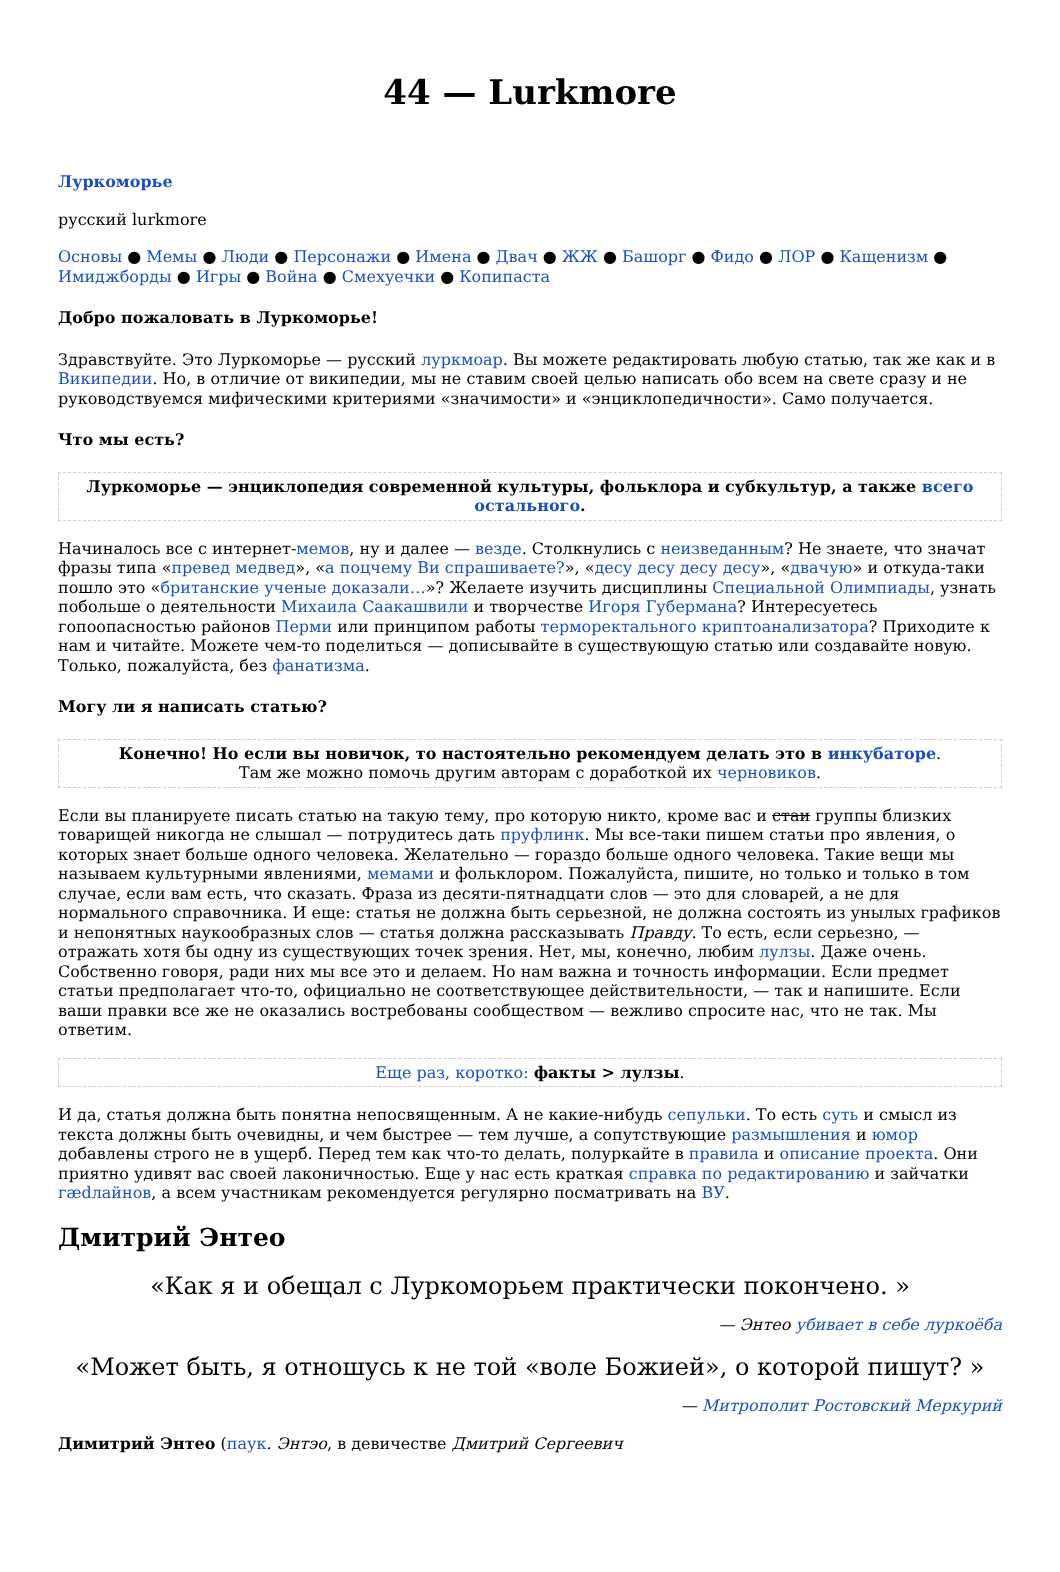44 — Lurkmore
Луркоморье
русский lurkmore
Основы ● Мемы ● Люди ● Персонажи ● Имена ● Двач ● ЖЖ ● Башорг ● Фидо ● ЛОР ● Кащенизм ● Имиджборды ● Игры ● Война ● Смехуечки ● Копипаста
Добро пожаловать в Луркоморье!
Здравствуйте. Это Луркоморье — русский луркмоар. Вы можете редактировать любую статью, так же как и в Википедии. Но, в отличие от википедии, мы не ставим своей целью написать обо всем на свете сразу и не руководствуемся мифическими критериями «значимости» и «энциклопедичности». Само получается.
Что мы есть?
Луркоморье — энциклопедия современной культуры, фольклора и субкультур, а также всего остального.
Начиналось все с интернет-мемов, ну и далее — везде. Столкнулись с неизведанным? Не знаете, что значат фразы типа «превед медвед», «а поцчему Ви спрашиваете?», «десу десу десу десу», «двачую» и откуда-таки пошло это «британские ученые доказали…»? Желаете изучить дисциплины Специальной Олимпиады, узнать побольше о деятельности Михаила Саакашвили и творчестве Игоря Губермана? Интересуетесь гопоопасностью районов Перми или принципом работы терморектального криптоанализатора? Приходите к нам и читайте. Можете чем-то поделиться — дописывайте в существующую статью или создавайте новую. Только, пожалуйста, без фанатизма.
Могу ли я написать статью?
Конечно! Но если вы новичок, то настоятельно рекомендуем делать это в инкубаторе.
Там же можно помочь другим авторам с доработкой их черновиков.
Если вы планируете писать статью на такую тему, про которую никто, кроме вас и стаи группы близких товарищей никогда не слышал — потрудитесь дать пруфлинк. Мы все-таки пишем статьи про явления, о которых знает больше одного человека. Желательно — гораздо больше одного человека. Такие вещи мы называем культурными явлениями, мемами и фольклором. Пожалуйста, пишите, но только и только в том случае, если вам есть, что сказать. Фраза из десяти-пятнадцати слов — это для словарей, а не для нормального справочника. И еще: статья не должна быть серьезной, не должна состоять из унылых графиков и непонятных наукообразных слов — статья должна рассказывать Правду. То есть, если серьезно, — отражать хотя бы одну из существующих точек зрения. Нет, мы, конечно, любим лулзы. Даже очень. Собственно говоря, ради них мы все это и делаем. Но нам важна и точность информации. Если предмет статьи предполагает что-то, официально не соответствующее действительности, — так и напишите. Если ваши правки все же не оказались востребованы сообществом — вежливо спросите нас, что не так. Мы ответим.
Еще раз, коротко: факты > лулзы.
И да, статья должна быть понятна непосвященным. А не какие-нибудь сепульки. То есть суть и смысл из текста должны быть очевидны, и чем быстрее — тем лучше, а сопутствующие размышления и юмор добавлены строго не в ущерб. Перед тем как что-то делать, полуркайте в правила и описание проекта. Они приятно удивят вас своей лаконичностью. Еще у нас есть краткая справка по редактированию и зайчатки гædлайнов, а всем участникам рекомендуется регулярно посматривать на ВУ.
Дмитрий Энтео
«Как я и обещал с Луркоморьем практически покончено. »
— Энтео убивает в себе луркоёба
«Может быть, я отношусь к не той «воле Божией», о которой пишут? »
— Митрополит Ростовский Меркурий
Димитрий Энтео (паук. Энтэо, в девичестве Дмитрий Сергеевич